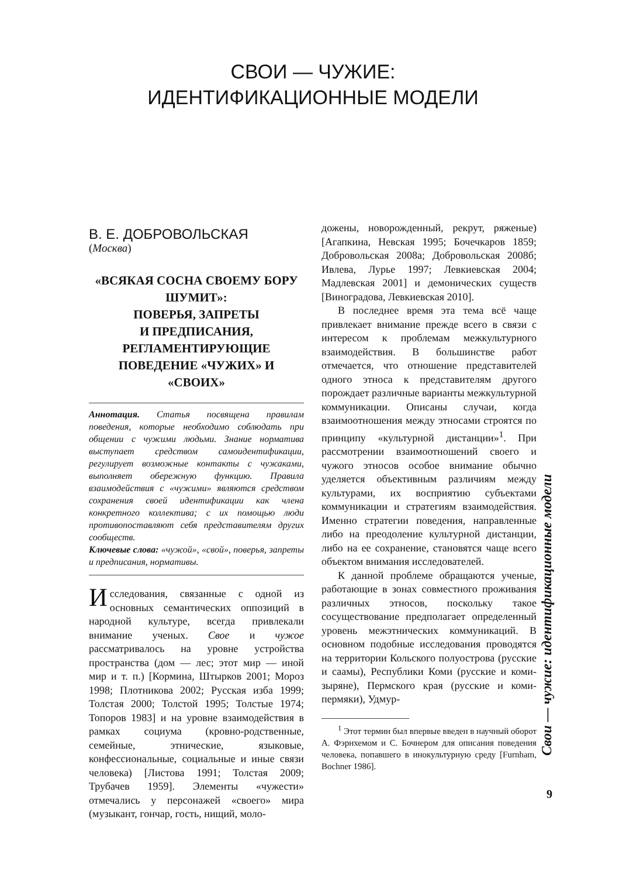СВОИ — ЧУЖИЕ:
ИДЕНТИФИКАЦИОННЫЕ МОДЕЛИ
В. Е. ДОБРОВОЛЬСКАЯ
(Москва)
«ВСЯКАЯ СОСНА СВОЕМУ БОРУ ШУМИТ»:
ПОВЕРЬЯ, ЗАПРЕТЫ
И ПРЕДПИСАНИЯ,
РЕГЛАМЕНТИРУЮЩИЕ
ПОВЕДЕНИЕ «ЧУЖИХ» И «СВОИХ»
Аннотация. Статья посвящена правилам поведения, которые необходимо соблюдать при общении с чужими людьми. Знание норматива выступает средством самоидентификации, регулирует возможные контакты с чужаками, выполняет обережную функцию. Правила взаимодействия с «чужими» являются средством сохранения своей идентификации как члена конкретного коллектива; с их помощью люди противопоставляют себя представителям других сообществ.
Ключевые слова: «чужой», «свой», поверья, запреты и предписания, нормативы.
Исследования, связанные с одной из основных семантических оппозиций в народной культуре, всегда привлекали внимание ученых. Свое и чужое рассматривалось на уровне устройства пространства (дом — лес; этот мир — иной мир и т. п.) [Кормина, Штырков 2001; Мороз 1998; Плотникова 2002; Русская изба 1999; Толстая 2000; Толстой 1995; Толстые 1974; Топоров 1983] и на уровне взаимодействия в рамках социума (кровно-родственные, семейные, этнические, языковые, конфессиональные, социальные и иные связи человека) [Листова 1991; Толстая 2009; Трубачев 1959]. Элементы «чужести» отмечались у персонажей «своего» мира (музыкант, гончар, гость, нищий, моло-
дожены, новорожденный, рекрут, ряженые) [Агапкина, Невская 1995; Бочечкаров 1859; Добровольская 2008а; Добровольская 2008б; Ивлева, Лурье 1997; Левкиевская 2004; Мадлевская 2001] и демонических существ [Виноградова, Левкиевская 2010].
В последнее время эта тема всё чаще привлекает внимание прежде всего в связи с интересом к проблемам межкультурного взаимодействия. В большинстве работ отмечается, что отношение представителей одного этноса к представителям другого порождает различные варианты межкультурной коммуникации. Описаны случаи, когда взаимоотношения между этносами строятся по принципу «культурной дистанции»<sup>1</sup>. При рассмотрении взаимоотношений своего и чужого этносов особое внимание обычно уделяется объективным различиям между культурами, их восприятию субъектами коммуникации и стратегиям взаимодействия. Именно стратегии поведения, направленные либо на преодоление культурной дистанции, либо на ее сохранение, становятся чаще всего объектом внимания исследователей.
К данной проблеме обращаются ученые, работающие в зонах совместного проживания различных этносов, поскольку такое сосуществование предполагает определенный уровень межэтнических коммуникаций. В основном подобные исследования проводятся на территории Кольского полуострова (русские и саамы), Республики Коми (русские и коми-зыряне), Пермского края (русские и коми-пермяки), Удмур-
<sup>1</sup> Этот термин был впервые введен в научный оборот А. Фэрнхемом и С. Бочнером для описания поведения человека, попавшего в инокультурную среду [Furnham, Bochner 1986].
Свои — чужие: идентификационные модели
9